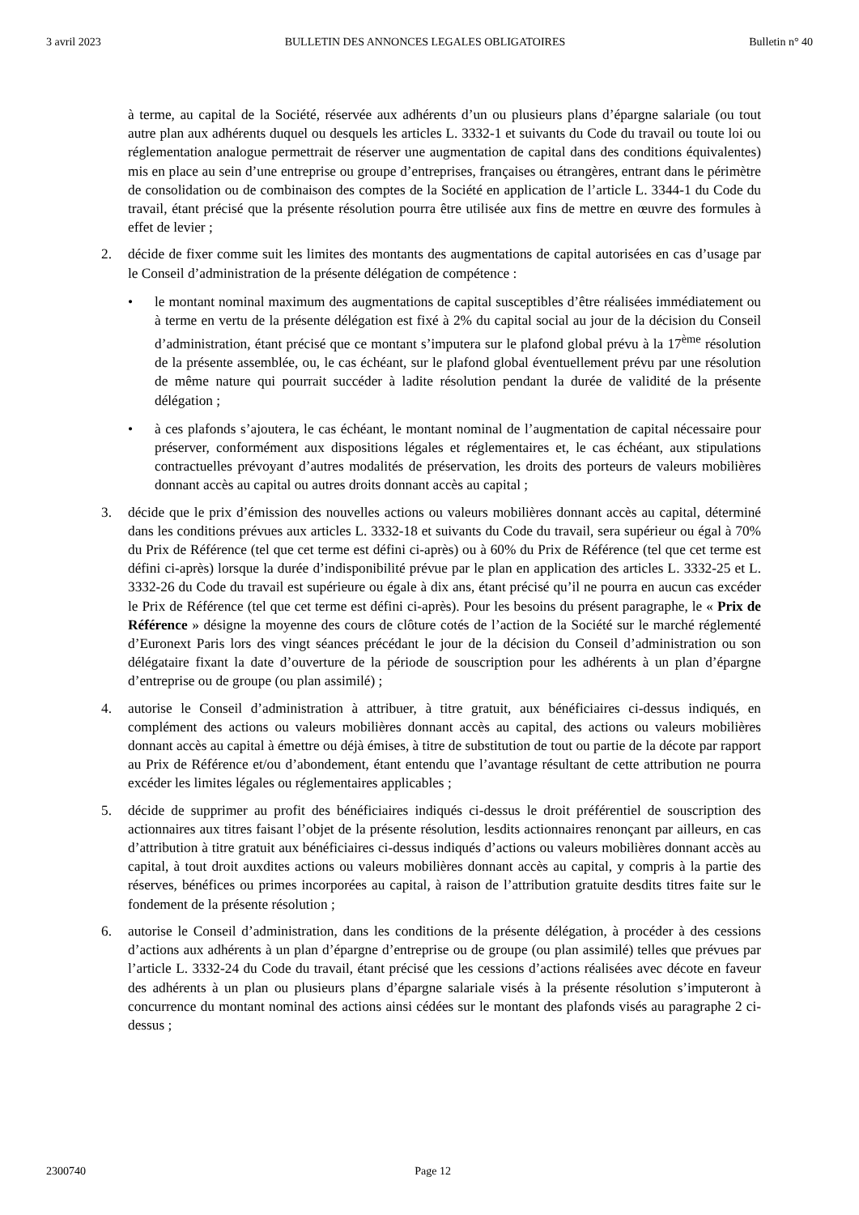3 avril 2023 BULLETIN DES ANNONCES LEGALES OBLIGATOIRES Bulletin n° 40
à terme, au capital de la Société, réservée aux adhérents d’un ou plusieurs plans d’épargne salariale (ou tout autre plan aux adhérents duquel ou desquels les articles L. 3332-1 et suivants du Code du travail ou toute loi ou réglementation analogue permettrait de réserver une augmentation de capital dans des conditions équivalentes) mis en place au sein d’une entreprise ou groupe d’entreprises, françaises ou étrangères, entrant dans le périmètre de consolidation ou de combinaison des comptes de la Société en application de l’article L. 3344-1 du Code du travail, étant précisé que la présente résolution pourra être utilisée aux fins de mettre en œuvre des formules à effet de levier ;
2. décide de fixer comme suit les limites des montants des augmentations de capital autorisées en cas d’usage par le Conseil d’administration de la présente délégation de compétence :
• le montant nominal maximum des augmentations de capital susceptibles d’être réalisées immédiatement ou à terme en vertu de la présente délégation est fixé à 2% du capital social au jour de la décision du Conseil d’administration, étant précisé que ce montant s’imputera sur le plafond global prévu à la 17<sup>ème</sup> résolution de la présente assemblée, ou, le cas échéant, sur le plafond global éventuellement prévu par une résolution de même nature qui pourrait succéder à ladite résolution pendant la durée de validité de la présente délégation ;
• à ces plafonds s’ajoutera, le cas échéant, le montant nominal de l’augmentation de capital nécessaire pour préserver, conformément aux dispositions légales et réglementaires et, le cas échéant, aux stipulations contractuelles prévoyant d’autres modalités de préservation, les droits des porteurs de valeurs mobilières donnant accès au capital ou autres droits donnant accès au capital ;
3. décide que le prix d’émission des nouvelles actions ou valeurs mobilières donnant accès au capital, déterminé dans les conditions prévues aux articles L. 3332-18 et suivants du Code du travail, sera supérieur ou égal à 70% du Prix de Référence (tel que cet terme est défini ci-après) ou à 60% du Prix de Référence (tel que cet terme est défini ci-après) lorsque la durée d’indisponibilité prévue par le plan en application des articles L. 3332-25 et L. 3332-26 du Code du travail est supérieure ou égale à dix ans, étant précisé qu’il ne pourra en aucun cas excéder le Prix de Référence (tel que cet terme est défini ci-après). Pour les besoins du présent paragraphe, le « Prix de Référence » désigne la moyenne des cours de clôture cotés de l’action de la Société sur le marché réglementé d’Euronext Paris lors des vingt séances précédant le jour de la décision du Conseil d’administration ou son délégataire fixant la date d’ouverture de la période de souscription pour les adhérents à un plan d’épargne d’entreprise ou de groupe (ou plan assimilé) ;
4. autorise le Conseil d’administration à attribuer, à titre gratuit, aux bénéficiaires ci-dessus indiqués, en complément des actions ou valeurs mobilières donnant accès au capital, des actions ou valeurs mobilières donnant accès au capital à émettre ou déjà émises, à titre de substitution de tout ou partie de la décote par rapport au Prix de Référence et/ou d’abondement, étant entendu que l’avantage résultant de cette attribution ne pourra excéder les limites légales ou réglementaires applicables ;
5. décide de supprimer au profit des bénéficiaires indiqués ci-dessus le droit préférentiel de souscription des actionnaires aux titres faisant l’objet de la présente résolution, lesdits actionnaires renonçant par ailleurs, en cas d’attribution à titre gratuit aux bénéficiaires ci-dessus indiqués d’actions ou valeurs mobilières donnant accès au capital, à tout droit auxdites actions ou valeurs mobilières donnant accès au capital, y compris à la partie des réserves, bénéfices ou primes incorporées au capital, à raison de l’attribution gratuite desdits titres faite sur le fondement de la présente résolution ;
6. autorise le Conseil d’administration, dans les conditions de la présente délégation, à procéder à des cessions d’actions aux adhérents à un plan d’épargne d’entreprise ou de groupe (ou plan assimilé) telles que prévues par l’article L. 3332-24 du Code du travail, étant précisé que les cessions d’actions réalisées avec décote en faveur des adhérents à un plan ou plusieurs plans d’épargne salariale visés à la présente résolution s’imputeront à concurrence du montant nominal des actions ainsi cédées sur le montant des plafonds visés au paragraphe 2 ci-dessus ;
2300740 Page 12